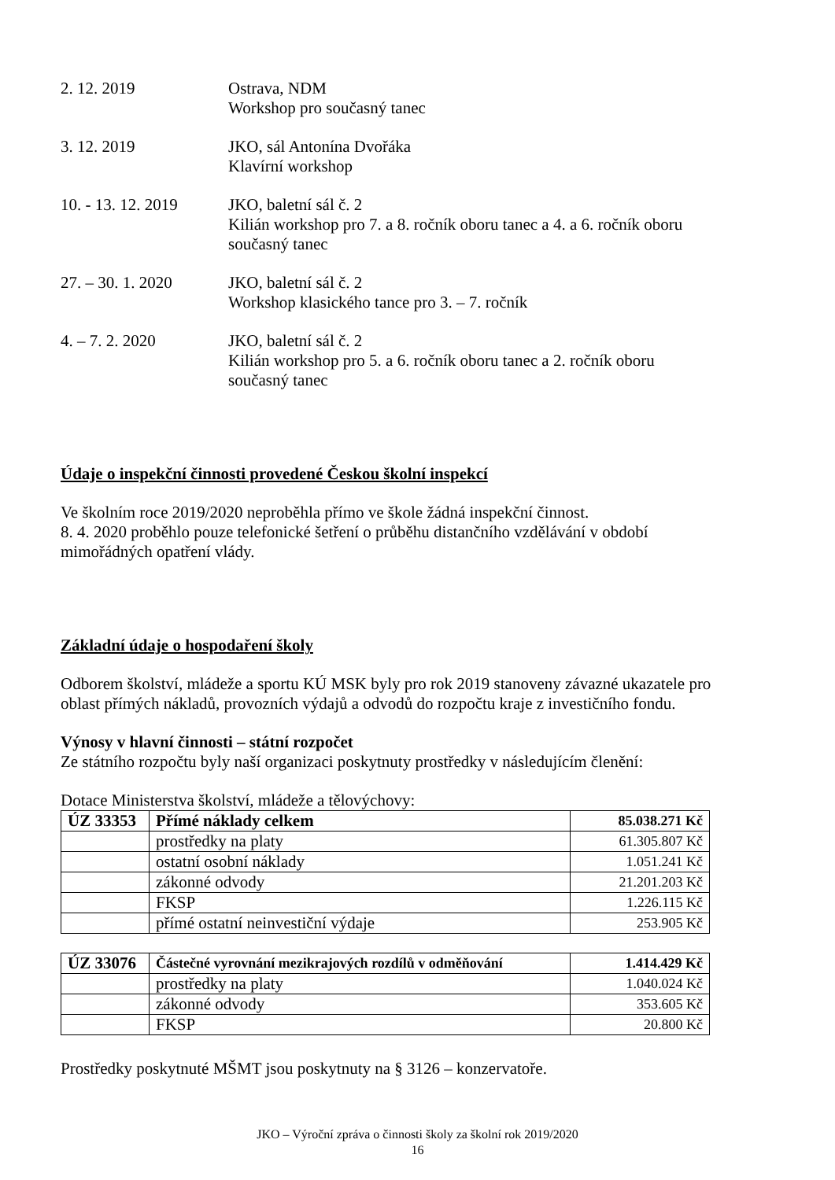2. 12. 2019 Ostrava, NDM
Workshop pro současný tanec
3. 12. 2019 JKO, sál Antonína Dvořáka
Klavírní workshop
10. - 13. 12. 2019
JKO, baletní sál č. 2
Kilián workshop pro 7. a 8. ročník oboru tanec a 4. a 6. ročník oboru současný tanec
27. – 30. 1. 2020
JKO, baletní sál č. 2
Workshop klasického tance pro 3. – 7. ročník
4. – 7. 2. 2020 JKO, baletní sál č. 2
Kilián workshop pro 5. a 6. ročník oboru tanec a 2. ročník oboru současný tanec
Údaje o inspekční činnosti provedené Českou školní inspekcí
Ve školním roce 2019/2020 neproběhla přímo ve škole žádná inspekční činnost.
8. 4. 2020 proběhlo pouze telefonické šetření o průběhu distančního vzdělávání v období mimořádných opatření vlády.
Základní údaje o hospodaření školy
Odborem školství, mládeže a sportu KÚ MSK byly pro rok 2019 stanoveny závazné ukazatele pro oblast přímých nákladů, provozních výdajů a odvodů do rozpočtu kraje z investičního fondu.
Výnosy v hlavní činnosti – státní rozpočet
Ze státního rozpočtu byly naší organizaci poskytnuty prostředky v následujícím členění:
Dotace Ministerstva školství, mládeže a tělovýchovy:
| ÚZ 33353 | Přímé náklady celkem | 85.038.271 Kč |
| | prostředky na platy | 61.305.807 Kč |
| | ostatní osobní náklady | 1.051.241 Kč |
| | zákonné odvody | 21.201.203 Kč |
| | FKSP | 1.226.115 Kč |
| | přímé ostatní neinvestiční výdaje | 253.905 Kč |
| ÚZ 33076 | Částečné vyrovnání mezikrajových rozdílů v odměňování | 1.414.429 Kč |
| | prostředky na platy | 1.040.024 Kč |
| | zákonné odvody | 353.605 Kč |
| | FKSP | 20.800 Kč |
Prostředky poskytnuté MŠMT jsou poskytnuty na § 3126 – konzervatoře.
JKO – Výroční zpráva o činnosti školy za školní rok 2019/2020
16